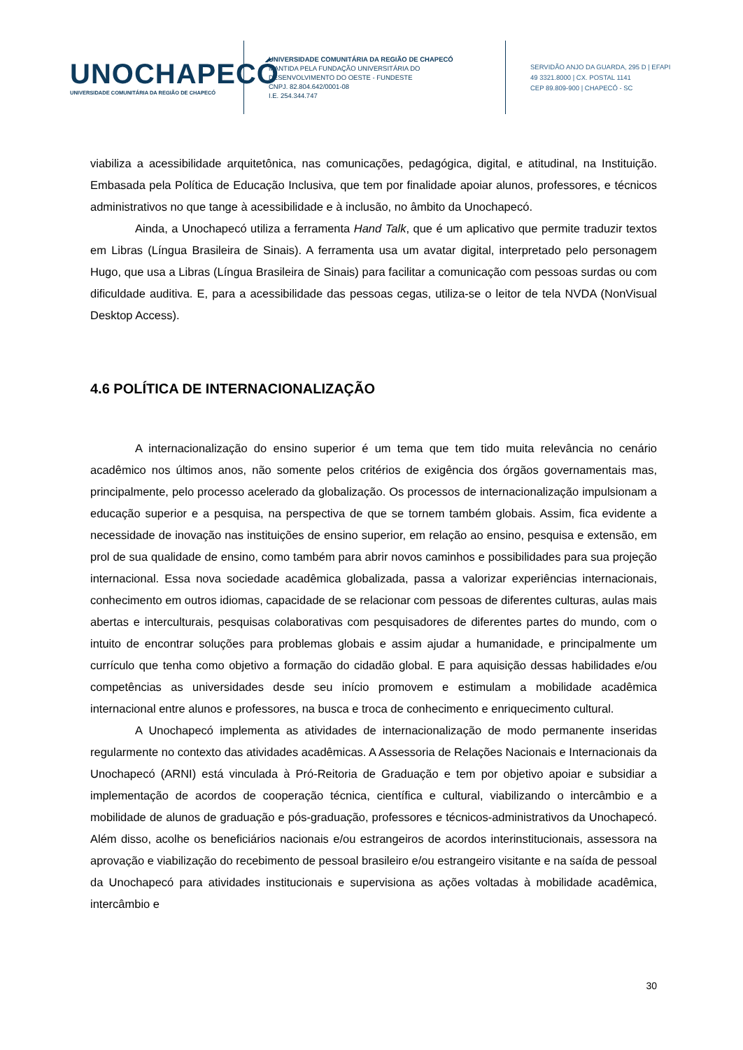UNOCHAPECÓ
UNIVERSIDADE COMUNITÁRIA DA REGIÃO DE CHAPECÓ
UNIVERSIDADE COMUNITÁRIA DA REGIÃO DE CHAPECÓ
MANTIDA PELA FUNDAÇÃO UNIVERSITÁRIA DO
DESENVOLVIMENTO DO OESTE - FUNDESTE
CNPJ. 82.804.642/0001-08
I.E. 254.344.747
SERVIDÃO ANJO DA GUARDA, 295 D | EFAPI
49 3321.8000 | CX. POSTAL 1141
CEP 89.809-900 | CHAPECÓ - SC
viabiliza a acessibilidade arquitetônica, nas comunicações, pedagógica, digital, e atitudinal, na Instituição. Embasada pela Política de Educação Inclusiva, que tem por finalidade apoiar alunos, professores, e técnicos administrativos no que tange à acessibilidade e à inclusão, no âmbito da Unochapecó.
Ainda, a Unochapecó utiliza a ferramenta Hand Talk, que é um aplicativo que permite traduzir textos em Libras (Língua Brasileira de Sinais). A ferramenta usa um avatar digital, interpretado pelo personagem Hugo, que usa a Libras (Língua Brasileira de Sinais) para facilitar a comunicação com pessoas surdas ou com dificuldade auditiva. E, para a acessibilidade das pessoas cegas, utiliza-se o leitor de tela NVDA (NonVisual Desktop Access).
4.6 POLÍTICA DE INTERNACIONALIZAÇÃO
A internacionalização do ensino superior é um tema que tem tido muita relevância no cenário acadêmico nos últimos anos, não somente pelos critérios de exigência dos órgãos governamentais mas, principalmente, pelo processo acelerado da globalização. Os processos de internacionalização impulsionam a educação superior e a pesquisa, na perspectiva de que se tornem também globais. Assim, fica evidente a necessidade de inovação nas instituições de ensino superior, em relação ao ensino, pesquisa e extensão, em prol de sua qualidade de ensino, como também para abrir novos caminhos e possibilidades para sua projeção internacional. Essa nova sociedade acadêmica globalizada, passa a valorizar experiências internacionais, conhecimento em outros idiomas, capacidade de se relacionar com pessoas de diferentes culturas, aulas mais abertas e interculturais, pesquisas colaborativas com pesquisadores de diferentes partes do mundo, com o intuito de encontrar soluções para problemas globais e assim ajudar a humanidade, e principalmente um currículo que tenha como objetivo a formação do cidadão global. E para aquisição dessas habilidades e/ou competências as universidades desde seu início promovem e estimulam a mobilidade acadêmica internacional entre alunos e professores, na busca e troca de conhecimento e enriquecimento cultural.
A Unochapecó implementa as atividades de internacionalização de modo permanente inseridas regularmente no contexto das atividades acadêmicas. A Assessoria de Relações Nacionais e Internacionais da Unochapecó (ARNI) está vinculada à Pró-Reitoria de Graduação e tem por objetivo apoiar e subsidiar a implementação de acordos de cooperação técnica, científica e cultural, viabilizando o intercâmbio e a mobilidade de alunos de graduação e pós-graduação, professores e técnicos-administrativos da Unochapecó. Além disso, acolhe os beneficiários nacionais e/ou estrangeiros de acordos interinstitucionais, assessora na aprovação e viabilização do recebimento de pessoal brasileiro e/ou estrangeiro visitante e na saída de pessoal da Unochapecó para atividades institucionais e supervisiona as ações voltadas à mobilidade acadêmica, intercâmbio e
30